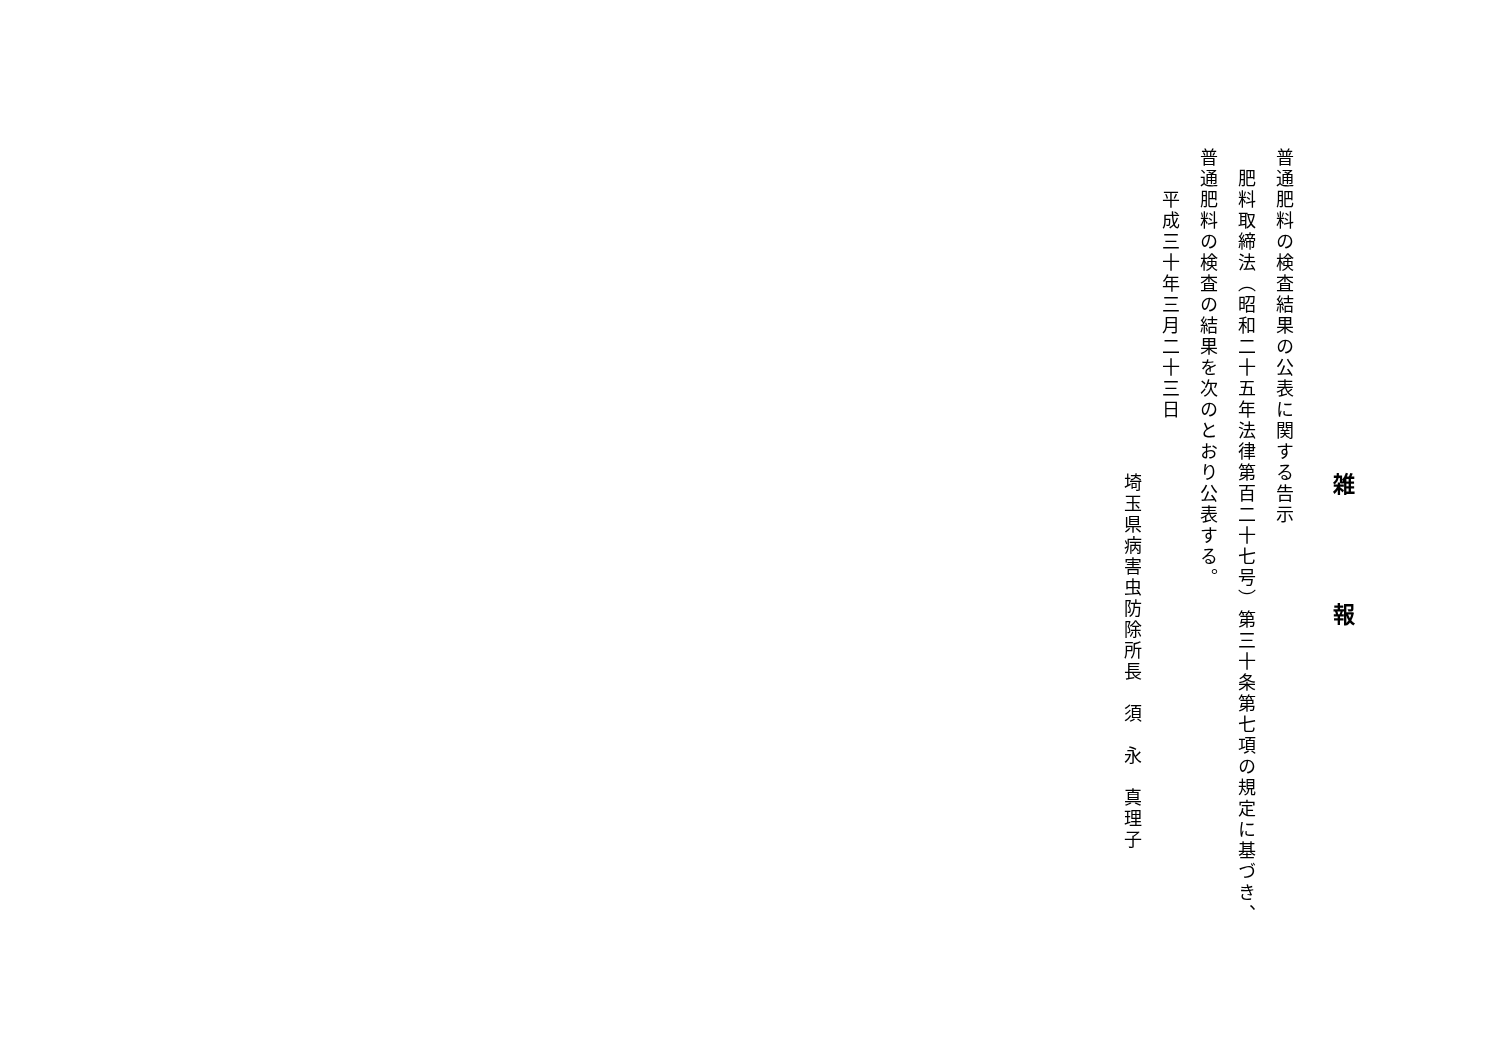雑 報
普通肥料の検査結果の公表に関する告示
　肥料取締法（昭和二十五年法律第百二十七号）第三十条第七項の規定に基づき、
普通肥料の検査の結果を次のとおり公表する。
　　平成三十年三月二十三日
埼玉県病害虫防除所長　須　永　真理子